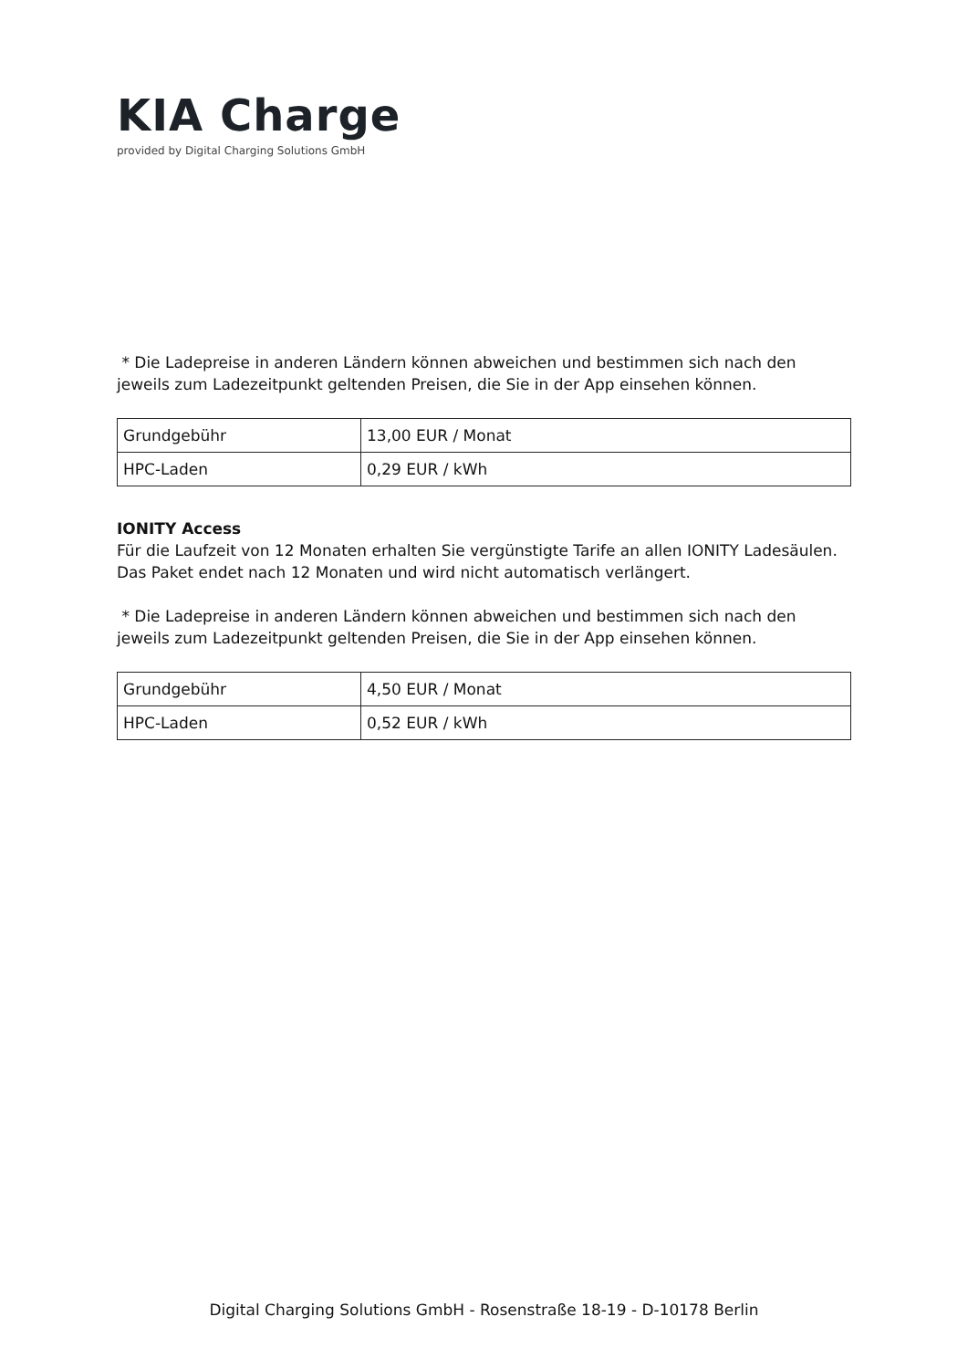KIA Charge
provided by Digital Charging Solutions GmbH
* Die Ladepreise in anderen Ländern können abweichen und bestimmen sich nach den jeweils zum Ladezeitpunkt geltenden Preisen, die Sie in der App einsehen können.
| Grundgebühr | 13,00 EUR / Monat |
| HPC-Laden | 0,29 EUR / kWh |
IONITY Access
Für die Laufzeit von 12 Monaten erhalten Sie vergünstigte Tarife an allen IONITY Ladesäulen. Das Paket endet nach 12 Monaten und wird nicht automatisch verlängert.
* Die Ladepreise in anderen Ländern können abweichen und bestimmen sich nach den jeweils zum Ladezeitpunkt geltenden Preisen, die Sie in der App einsehen können.
| Grundgebühr | 4,50 EUR / Monat |
| HPC-Laden | 0,52 EUR / kWh |
Digital Charging Solutions GmbH - Rosenstraße 18-19 - D-10178 Berlin